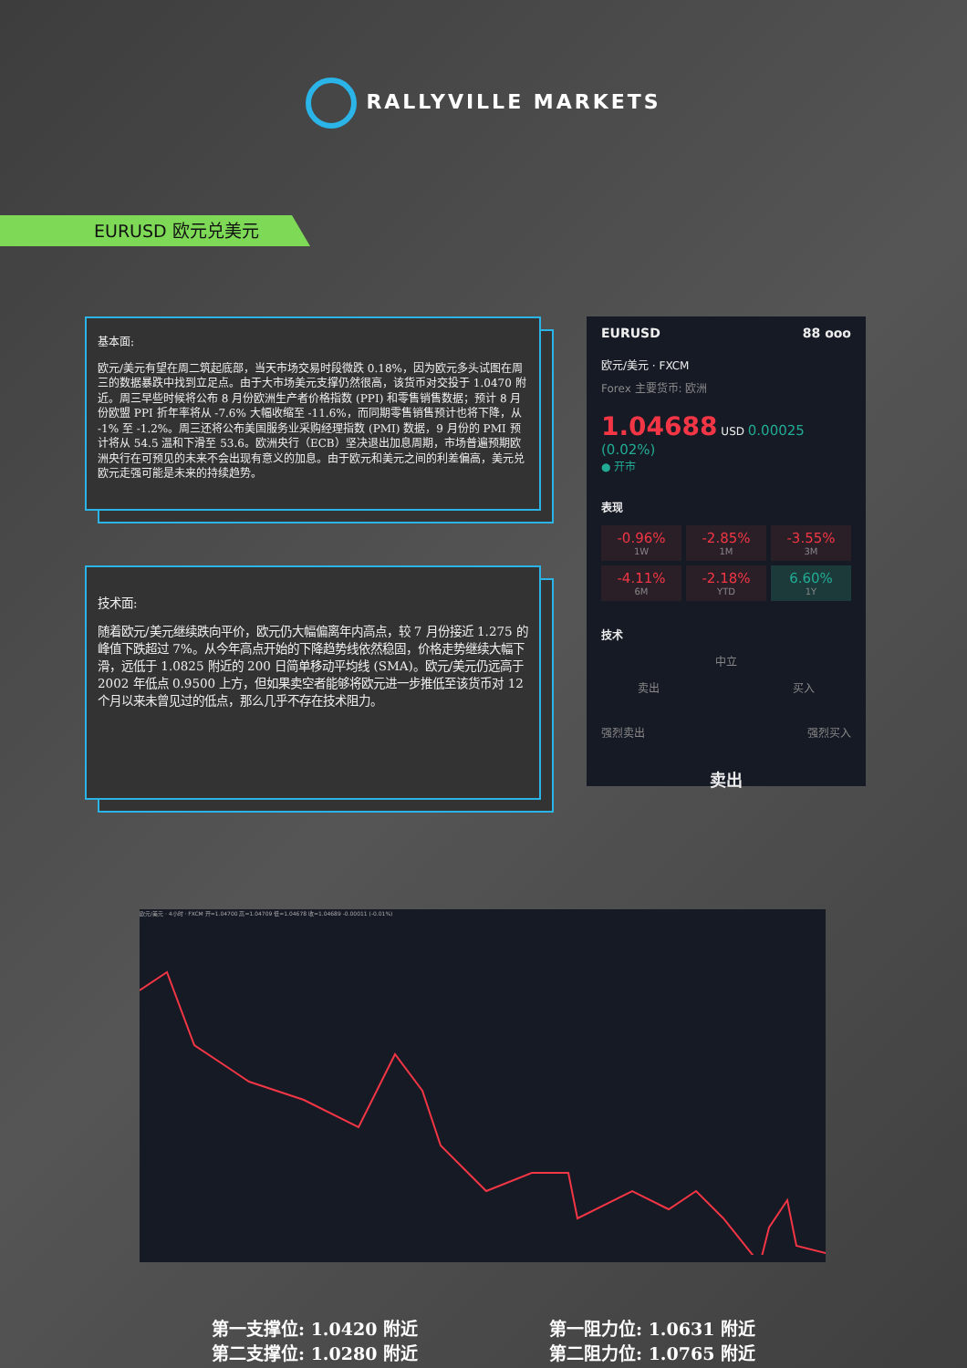RALLYVILLE MARKETS
EURUSD 欧元兑美元
基本面:
欧元/美元有望在周二筑起底部，当天市场交易时段微跌 0.18%，因为欧元多头试图在周三的数据暴跌中找到立足点。由于大市场美元支撑仍然很高，该货币对交投于 1.0470 附近。周三早些时候将公布 8 月份欧洲生产者价格指数 (PPI) 和零售销售数据；预计 8 月份欧盟 PPI 折年率将从 -7.6% 大幅收缩至 -11.6%，而同期零售销售预计也将下降，从 -1% 至 -1.2%。周三还将公布美国服务业采购经理指数 (PMI) 数据，9 月份的 PMI 预计将从 54.5 温和下滑至 53.6。欧洲央行（ECB）坚决退出加息周期，市场普遍预期欧洲央行在可预见的未来不会出现有意义的加息。由于欧元和美元之间的利差偏高，美元兑欧元走强可能是未来的持续趋势。
技术面:
随着欧元/美元继续跌向平价，欧元仍大幅偏离年内高点，较 7 月份接近 1.275 的峰值下跌超过 7%。从今年高点开始的下降趋势线依然稳固，价格走势继续大幅下滑，远低于 1.0825 附近的 200 日简单移动平均线 (SMA)。欧元/美元仍远高于 2002 年低点 0.9500 上方，但如果卖空者能够将欧元进一步推低至该货币对 12 个月以来未曾见过的低点，那么几乎不存在技术阻力。
EURUSD 88 ooo
欧元/美元 · FXCM
Forex 主要货币: 欧洲
1.04688 USD 0.00025 (0.02%)
● 开市
表现
-0.96%
1W
-2.85%
1M
-3.55%
3M
-4.11%
6M
-2.18%
YTD
6.60%
1Y
技术
中立
卖出 买入
强烈卖出 强烈买入
卖出
欧元/美元 · 4小时 · FXCM 开=1.04700 高=1.04709 低=1.04678 收=1.04689 -0.00011 (-0.01%)
第一支撑位: 1.0420 附近
第二支撑位: 1.0280 附近
第一阻力位: 1.0631 附近
第二阻力位: 1.0765 附近